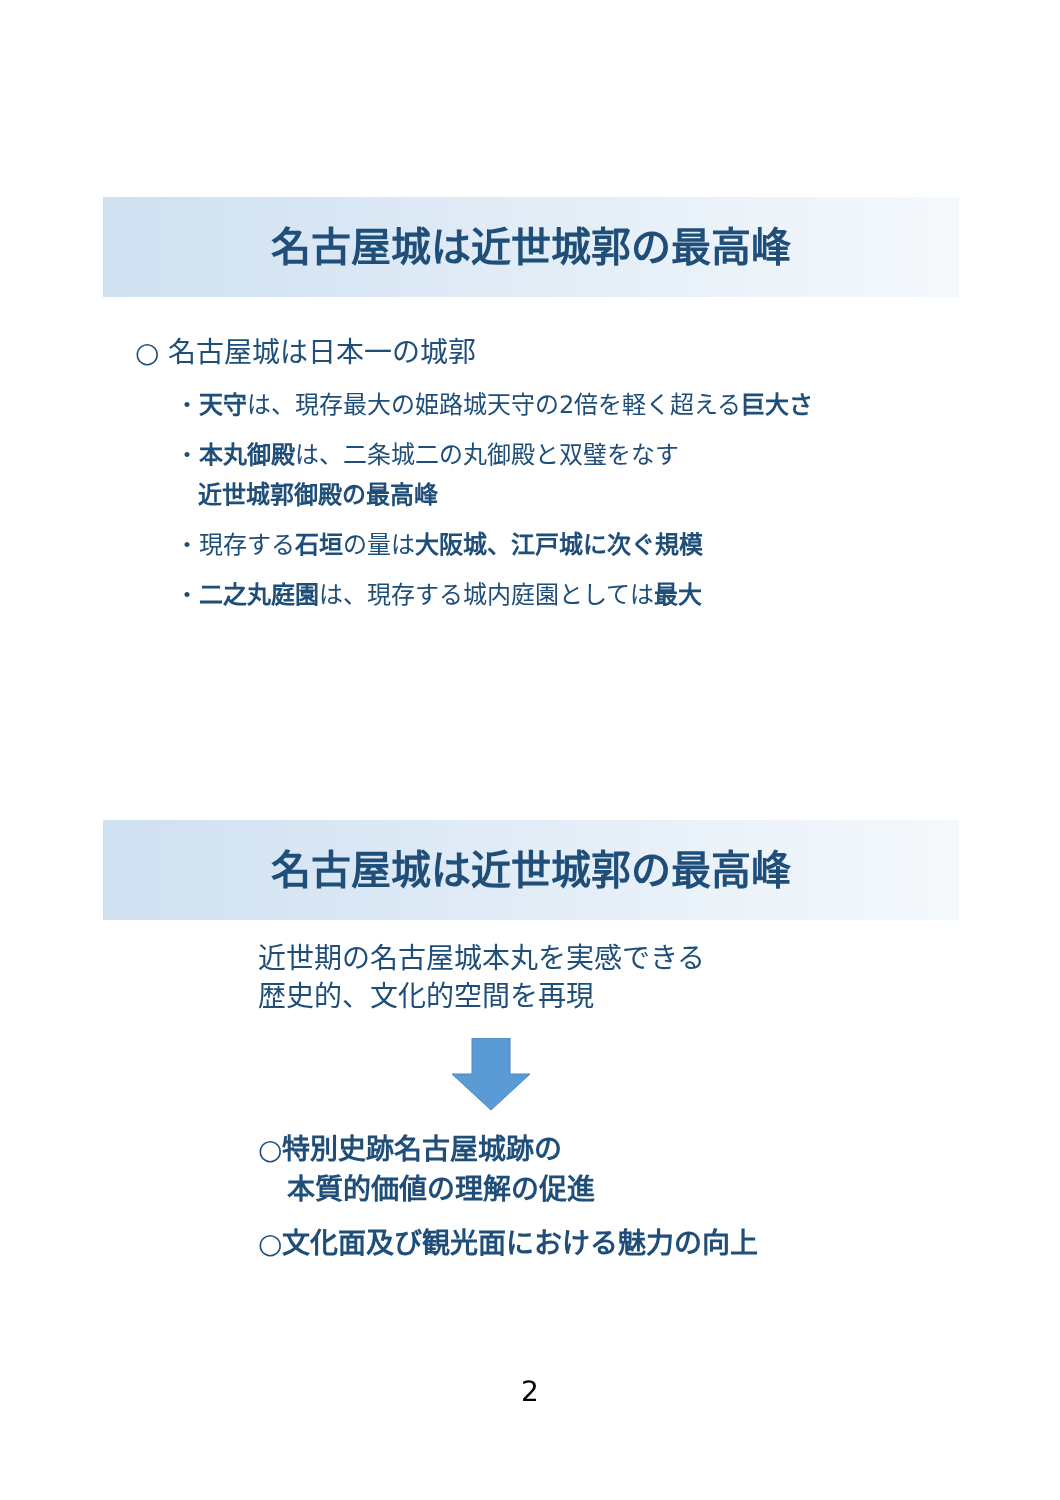名古屋城は近世城郭の最高峰
○ 名古屋城は日本一の城郭
・天守は、現存最大の姫路城天守の2倍を軽く超える巨大さ
・本丸御殿は、二条城二の丸御殿と双璧をなす
近世城郭御殿の最高峰
・現存する石垣の量は大阪城、江戸城に次ぐ規模
・二之丸庭園は、現存する城内庭園としては最大
名古屋城は近世城郭の最高峰
近世期の名古屋城本丸を実感できる
歴史的、文化的空間を再現
○特別史跡名古屋城跡の
本質的価値の理解の促進
○文化面及び観光面における魅力の向上
2